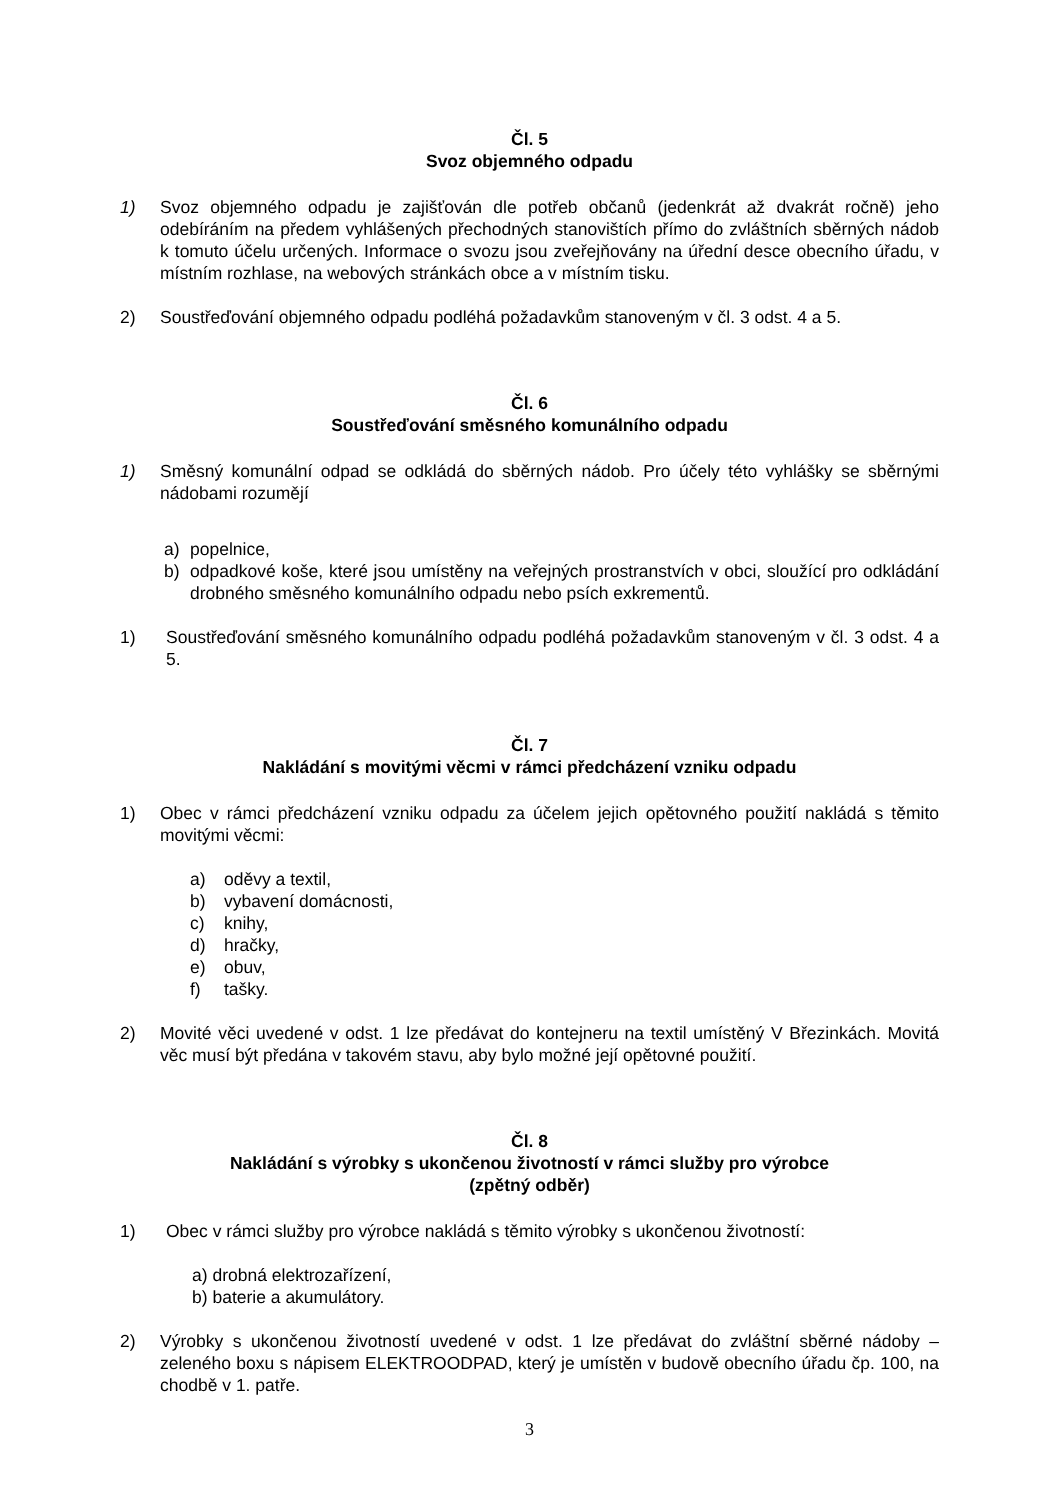Čl. 5
Svoz objemného odpadu
1) Svoz objemného odpadu je zajišťován dle potřeb občanů (jedenkrát až dvakrát ročně) jeho odebíráním na předem vyhlášených přechodných stanovištích přímo do zvláštních sběrných nádob k tomuto účelu určených. Informace o svozu jsou zveřejňovány na úřední desce obecního úřadu, v místním rozhlase, na webových stránkách obce a v místním tisku.
2) Soustřeďování objemného odpadu podléhá požadavkům stanoveným v čl. 3 odst. 4 a 5.
Čl. 6
Soustřeďování směsného komunálního odpadu
1) Směsný komunální odpad se odkládá do sběrných nádob. Pro účely této vyhlášky se sběrnými nádobami rozumějí
a) popelnice,
b) odpadkové koše, které jsou umístěny na veřejných prostranstvích v obci, sloužící pro odkládání drobného směsného komunálního odpadu nebo psích exkrementů.
1) Soustřeďování směsného komunálního odpadu podléhá požadavkům stanoveným v čl. 3 odst. 4 a 5.
Čl. 7
Nakládání s movitými věcmi v rámci předcházení vzniku odpadu
1) Obec v rámci předcházení vzniku odpadu za účelem jejich opětovného použití nakládá s těmito movitými věcmi:
a) oděvy a textil,
b) vybavení domácnosti,
c) knihy,
d) hračky,
e) obuv,
f) tašky.
2) Movité věci uvedené v odst. 1 lze předávat do kontejneru na textil umístěný V Březinkách. Movitá věc musí být předána v takovém stavu, aby bylo možné její opětovné použití.
Čl. 8
Nakládání s výrobky s ukončenou životností v rámci služby pro výrobce
(zpětný odběr)
1) Obec v rámci služby pro výrobce nakládá s těmito výrobky s ukončenou životností:
a) drobná elektrozařízení,
b) baterie a akumulátory.
2) Výrobky s ukončenou životností uvedené v odst. 1 lze předávat do zvláštní sběrné nádoby – zeleného boxu s nápisem ELEKTROODPAD, který je umístěn v budově obecního úřadu čp. 100, na chodbě v 1. patře.
3